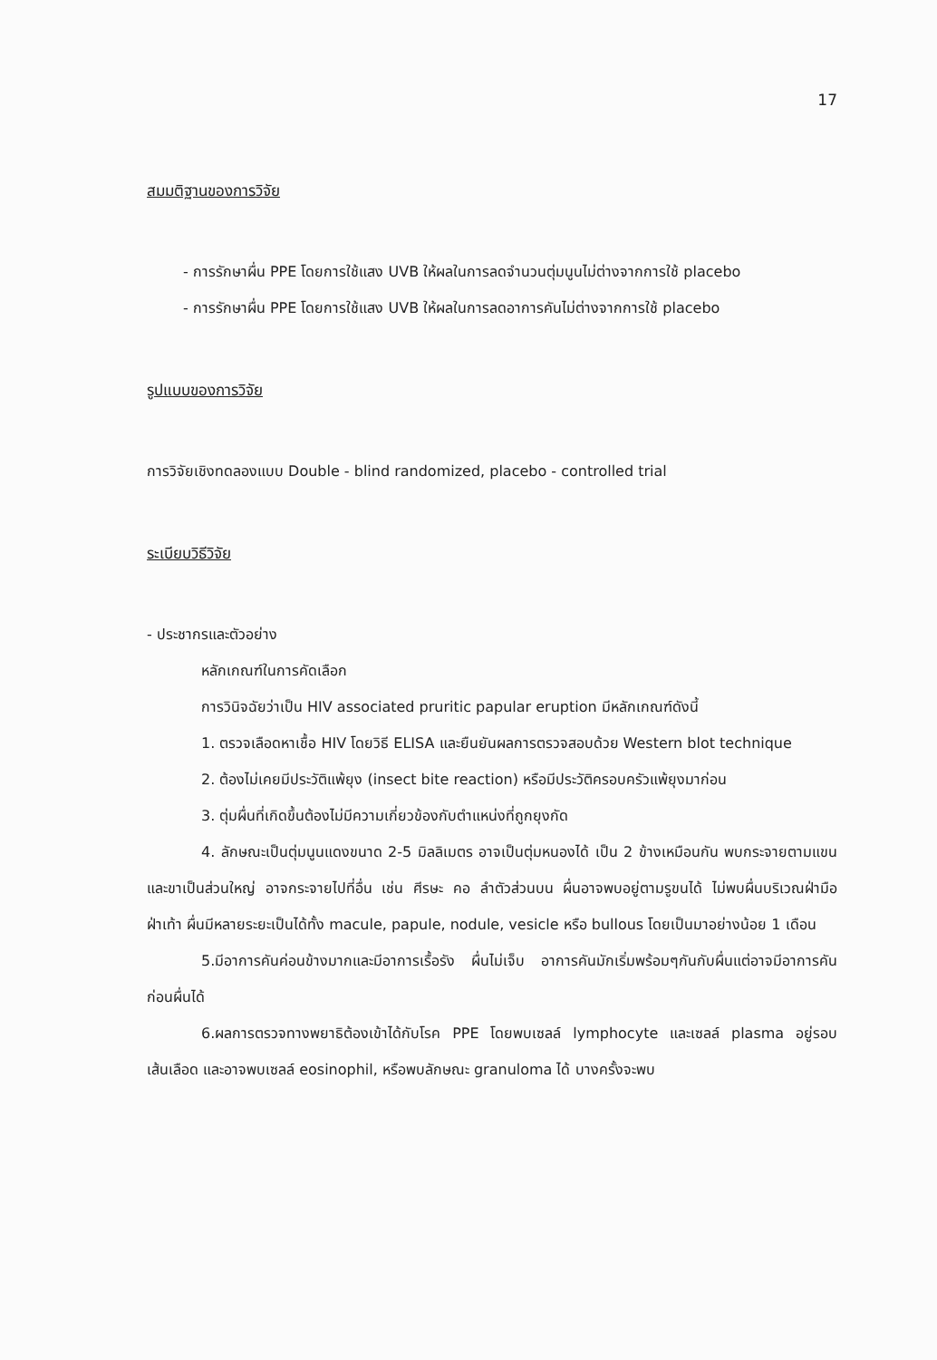17
สมมติฐานของการวิจัย
- การรักษาผื่น PPE โดยการใช้แสง UVB ให้ผลในการลดจำนวนตุ่มนูนไม่ต่างจากการใช้ placebo
- การรักษาผื่น PPE โดยการใช้แสง UVB ให้ผลในการลดอาการคันไม่ต่างจากการใช้ placebo
รูปแบบของการวิจัย
การวิจัยเชิงทดลองแบบ Double - blind randomized, placebo - controlled trial
ระเบียบวิธีวิจัย
- ประชากรและตัวอย่าง
หลักเกณฑ์ในการคัดเลือก
การวินิจฉัยว่าเป็น HIV associated pruritic papular eruption มีหลักเกณฑ์ดังนี้
1. ตรวจเลือดหาเชื้อ HIV โดยวิธี ELISA และยืนยันผลการตรวจสอบด้วย Western blot technique
2. ต้องไม่เคยมีประวัติแพ้ยุง (insect bite reaction) หรือมีประวัติครอบครัวแพ้ยุงมาก่อน
3. ตุ่มผื่นที่เกิดขึ้นต้องไม่มีความเกี่ยวข้องกับตำแหน่งที่ถูกยุงกัด
4. ลักษณะเป็นตุ่มนูนแดงขนาด 2-5 มิลลิเมตร อาจเป็นตุ่มหนองได้ เป็น 2 ข้างเหมือนกัน พบกระจายตามแขนและขาเป็นส่วนใหญ่ อาจกระจายไปที่อื่น เช่น ศีรษะ คอ ลำตัวส่วนบน ผื่นอาจพบอยู่ตามรูขนได้ ไม่พบผื่นบริเวณฝ่ามือ ฝ่าเท้า ผื่นมีหลายระยะเป็นได้ทั้ง macule, papule, nodule, vesicle หรือ bullous โดยเป็นมาอย่างน้อย 1 เดือน
5.มีอาการคันค่อนข้างมากและมีอาการเรื้อรัง ผื่นไม่เจ็บ อาการคันมักเริ่มพร้อมๆกันกับผื่นแต่อาจมีอาการคันก่อนผื่นได้
6.ผลการตรวจทางพยาธิต้องเข้าได้กับโรค PPE โดยพบเซลล์ lymphocyte และเซลล์ plasma อยู่รอบเส้นเลือด และอาจพบเซลล์ eosinophil, หรือพบลักษณะ granuloma ได้ บางครั้งจะพบ